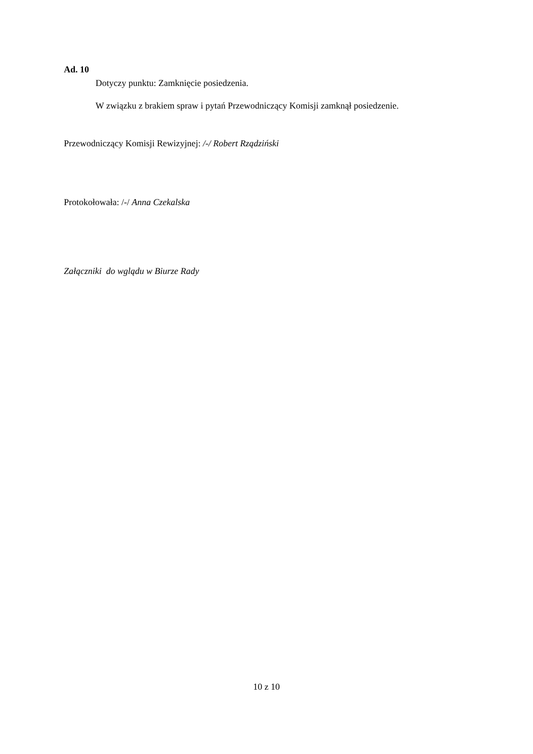Ad. 10
Dotyczy punktu: Zamknięcie posiedzenia.
W związku z brakiem spraw i pytań Przewodniczący Komisji zamknął posiedzenie.
Przewodniczący Komisji Rewizyjnej: /-/ Robert Rządziński
Protokołowała: /-/ Anna Czekalska
Załączniki do wglądu w Biurze Rady
10 z 10